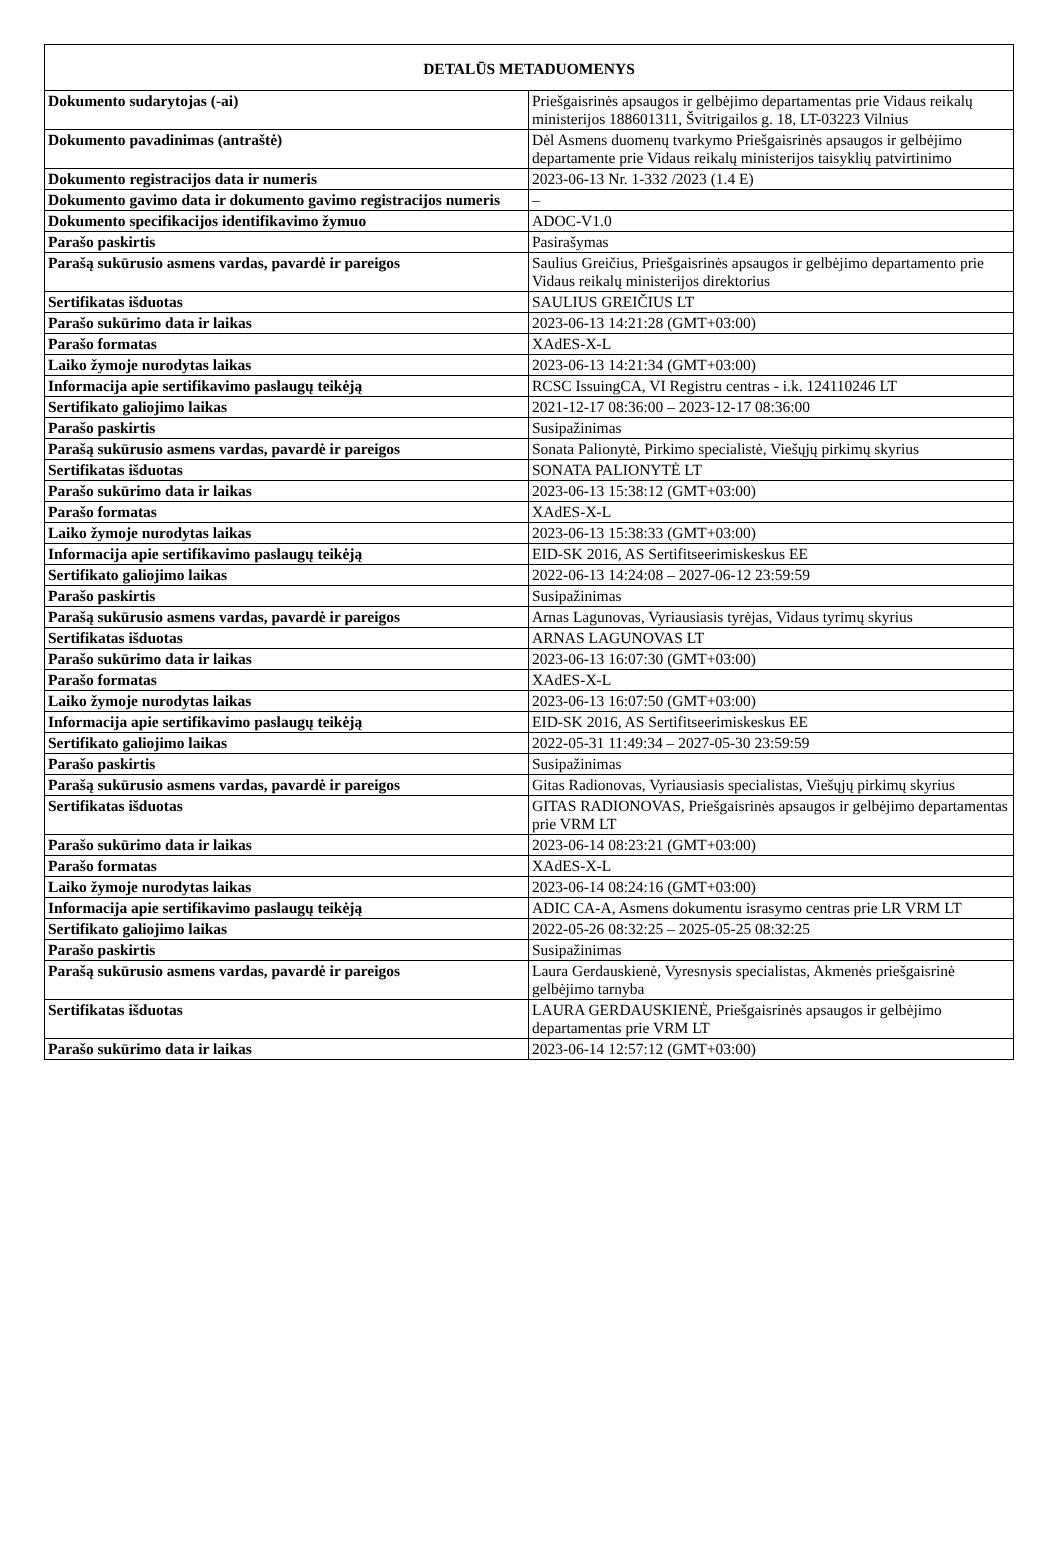| DETALŪS METADUOMENYS | |
| --- | --- |
| Dokumento sudarytojas (-ai) | Priešgaisrinės apsaugos ir gelbėjimo departamentas prie Vidaus reikalų ministerijos 188601311, Švitrigailos g. 18, LT-03223 Vilnius |
| Dokumento pavadinimas (antraštė) | Dėl Asmens duomenų tvarkymo Priešgaisrinės apsaugos ir gelbėjimo departamente prie Vidaus reikalų ministerijos taisyklių patvirtinimo |
| Dokumento registracijos data ir numeris | 2023-06-13 Nr. 1-332 /2023 (1.4 E) |
| Dokumento gavimo data ir dokumento gavimo registracijos numeris | – |
| Dokumento specifikacijos identifikavimo žymuo | ADOC-V1.0 |
| Parašo paskirtis | Pasirašymas |
| Parašą sukūrusio asmens vardas, pavardė ir pareigos | Saulius Greičius, Priešgaisrinės apsaugos ir gelbėjimo departamento prie Vidaus reikalų ministerijos direktorius |
| Sertifikatas išduotas | SAULIUS GREIČIUS LT |
| Parašo sukūrimo data ir laikas | 2023-06-13 14:21:28 (GMT+03:00) |
| Parašo formatas | XAdES-X-L |
| Laiko žymoje nurodytas laikas | 2023-06-13 14:21:34 (GMT+03:00) |
| Informacija apie sertifikavimo paslaugų teikėją | RCSC IssuingCA, VI Registru centras - i.k. 124110246 LT |
| Sertifikato galiojimo laikas | 2021-12-17 08:36:00 – 2023-12-17 08:36:00 |
| Parašo paskirtis | Susipažinimas |
| Parašą sukūrusio asmens vardas, pavardė ir pareigos | Sonata Palionytė, Pirkimo specialistė, Viešųjų pirkimų skyrius |
| Sertifikatas išduotas | SONATA PALIONYTĖ LT |
| Parašo sukūrimo data ir laikas | 2023-06-13 15:38:12 (GMT+03:00) |
| Parašo formatas | XAdES-X-L |
| Laiko žymoje nurodytas laikas | 2023-06-13 15:38:33 (GMT+03:00) |
| Informacija apie sertifikavimo paslaugų teikėją | EID-SK 2016, AS Sertifitseerimiskeskus EE |
| Sertifikato galiojimo laikas | 2022-06-13 14:24:08 – 2027-06-12 23:59:59 |
| Parašo paskirtis | Susipažinimas |
| Parašą sukūrusio asmens vardas, pavardė ir pareigos | Arnas Lagunovas, Vyriausiasis tyrėjas, Vidaus tyrimų skyrius |
| Sertifikatas išduotas | ARNAS LAGUNOVAS LT |
| Parašo sukūrimo data ir laikas | 2023-06-13 16:07:30 (GMT+03:00) |
| Parašo formatas | XAdES-X-L |
| Laiko žymoje nurodytas laikas | 2023-06-13 16:07:50 (GMT+03:00) |
| Informacija apie sertifikavimo paslaugų teikėją | EID-SK 2016, AS Sertifitseerimiskeskus EE |
| Sertifikato galiojimo laikas | 2022-05-31 11:49:34 – 2027-05-30 23:59:59 |
| Parašo paskirtis | Susipažinimas |
| Parašą sukūrusio asmens vardas, pavardė ir pareigos | Gitas Radionovas, Vyriausiasis specialistas, Viešųjų pirkimų skyrius |
| Sertifikatas išduotas | GITAS RADIONOVAS, Priešgaisrinės apsaugos ir gelbėjimo departamentas prie VRM LT |
| Parašo sukūrimo data ir laikas | 2023-06-14 08:23:21 (GMT+03:00) |
| Parašo formatas | XAdES-X-L |
| Laiko žymoje nurodytas laikas | 2023-06-14 08:24:16 (GMT+03:00) |
| Informacija apie sertifikavimo paslaugų teikėją | ADIC CA-A, Asmens dokumentu israsymo centras prie LR VRM LT |
| Sertifikato galiojimo laikas | 2022-05-26 08:32:25 – 2025-05-25 08:32:25 |
| Parašo paskirtis | Susipažinimas |
| Parašą sukūrusio asmens vardas, pavardė ir pareigos | Laura Gerdauskienė, Vyresnysis specialistas, Akmenės priešgaisrinė gelbėjimo tarnyba |
| Sertifikatas išduotas | LAURA GERDAUSKIENĖ, Priešgaisrinės apsaugos ir gelbėjimo departamentas prie VRM LT |
| Parašo sukūrimo data ir laikas | 2023-06-14 12:57:12 (GMT+03:00) |